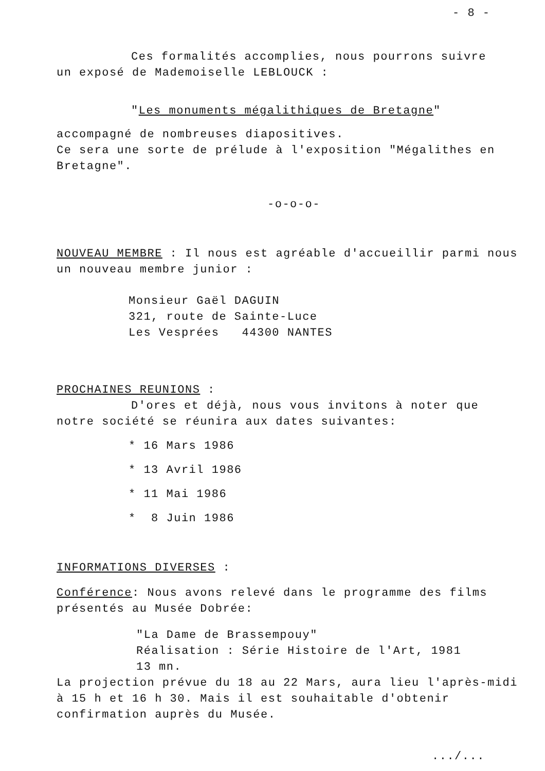- 8 -
Ces formalités accomplies, nous pourrons suivre
un exposé de Mademoiselle LEBLOUCK :
"Les monuments mégalithiques de Bretagne"
accompagné de nombreuses diapositives.
Ce sera une sorte de prélude à l'exposition "Mégalithes en Bretagne".
-o-o-o-
NOUVEAU MEMBRE : Il nous est agréable d'accueillir parmi nous un nouveau membre junior :
Monsieur Gaël DAGUIN
321, route de Sainte-Luce
Les Vesprées 44300 NANTES
PROCHAINES REUNIONS :
D'ores et déjà, nous vous invitons à noter que
notre société se réunira aux dates suivantes:
* 16 Mars 1986
* 13 Avril 1986
* 11 Mai 1986
* 8 Juin 1986
INFORMATIONS DIVERSES :
Conférence: Nous avons relevé dans le programme des films présentés au Musée Dobrée:
"La Dame de Brassempouy"
Réalisation : Série Histoire de l'Art, 1981
13 mn.
La projection prévue du 18 au 22 Mars, aura lieu l'après-midi à 15 h et 16 h 30. Mais il est souhaitable d'obtenir confirmation auprès du Musée.
.../...